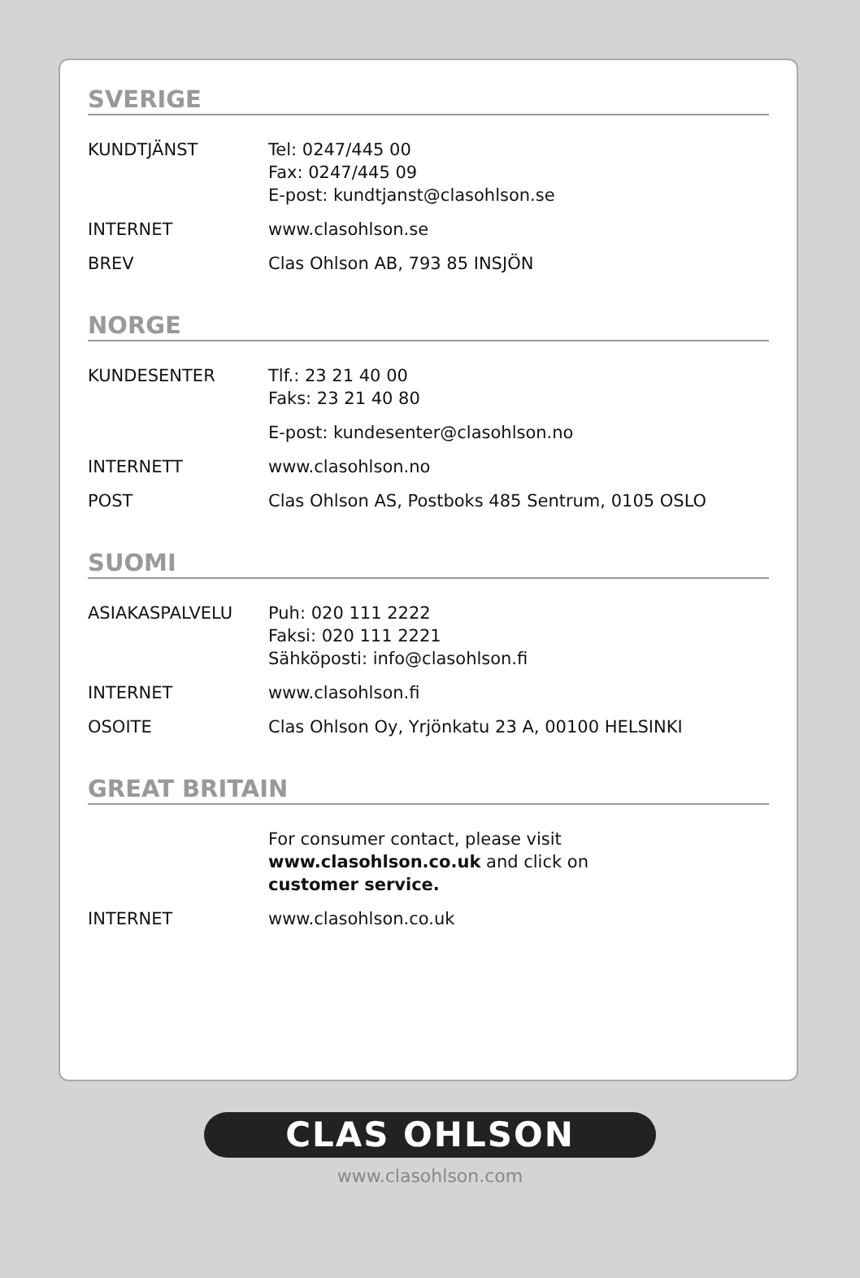SVERIGE
KUNDTJÄNST Tel: 0247/445 00
Fax: 0247/445 09
E-post: kundtjanst@clasohlson.se
INTERNET www.clasohlson.se
BREV Clas Ohlson AB, 793 85 INSJÖN
NORGE
KUNDESENTER Tlf.: 23 21 40 00
Faks: 23 21 40 80
E-post: kundesenter@clasohlson.no
INTERNETT www.clasohlson.no
POST Clas Ohlson AS, Postboks 485 Sentrum, 0105 OSLO
SUOMI
ASIAKASPALVELU Puh: 020 111 2222
Faksi: 020 111 2221
Sähköposti: info@clasohlson.fi
INTERNET www.clasohlson.fi
OSOITE Clas Ohlson Oy, Yrjönkatu 23 A, 00100 HELSINKI
GREAT BRITAIN
For consumer contact, please visit
www.clasohlson.co.uk and click on
customer service.
INTERNET www.clasohlson.co.uk
CLAS OHLSON
www.clasohlson.com